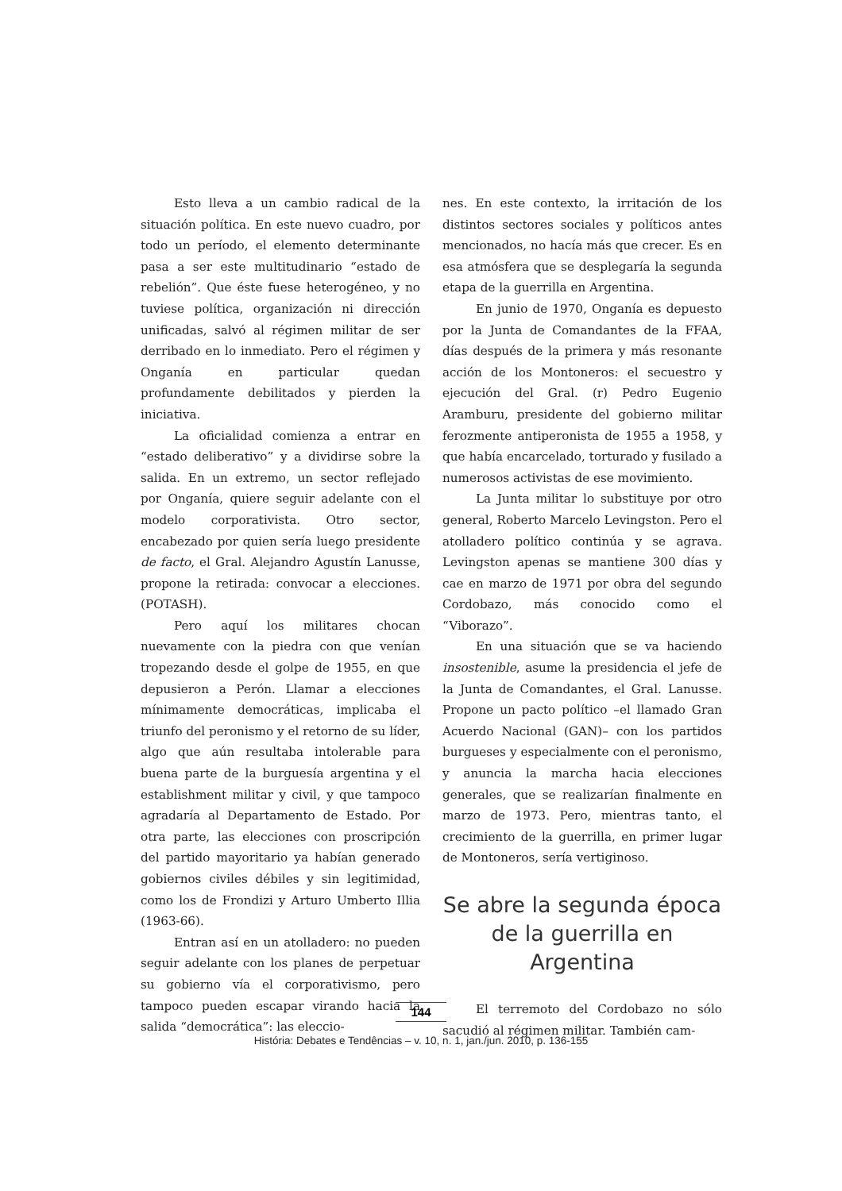Esto lleva a un cambio radical de la situación política. En este nuevo cuadro, por todo un período, el elemento determinante pasa a ser este multitudinario “estado de rebelión”. Que éste fuese heterogéneo, y no tuviese política, organización ni dirección unificadas, salvó al régimen militar de ser derribado en lo inmediato. Pero el régimen y Onganía en particular quedan profundamente debilitados y pierden la iniciativa.
La oficialidad comienza a entrar en “estado deliberativo” y a dividirse sobre la salida. En un extremo, un sector reflejado por Onganía, quiere seguir adelante con el modelo corporativista. Otro sector, encabezado por quien sería luego presidente de facto, el Gral. Alejandro Agustín Lanusse, propone la retirada: convocar a elecciones. (POTASH).
Pero aquí los militares chocan nuevamente con la piedra con que venían tropezando desde el golpe de 1955, en que depusieron a Perón. Llamar a elecciones mínimamente democráticas, implicaba el triunfo del peronismo y el retorno de su líder, algo que aún resultaba intolerable para buena parte de la burguesía argentina y el establishment militar y civil, y que tampoco agradaría al Departamento de Estado. Por otra parte, las elecciones con proscripción del partido mayoritario ya habían generado gobiernos civiles débiles y sin legitimidad, como los de Frondizi y Arturo Umberto Illia (1963-66).
Entran así en un atolladero: no pueden seguir adelante con los planes de perpetuar su gobierno vía el corporativismo, pero tampoco pueden escapar virando hacia la salida “democrática”: las eleccio-
nes. En este contexto, la irritación de los distintos sectores sociales y políticos antes mencionados, no hacía más que crecer. Es en esa atmósfera que se desplegaría la segunda etapa de la guerrilla en Argentina.
En junio de 1970, Onganía es depuesto por la Junta de Comandantes de la FFAA, días después de la primera y más resonante acción de los Montoneros: el secuestro y ejecución del Gral. (r) Pedro Eugenio Aramburu, presidente del gobierno militar ferozmente antiperonista de 1955 a 1958, y que había encarcelado, torturado y fusilado a numerosos activistas de ese movimiento.
La Junta militar lo substituye por otro general, Roberto Marcelo Levingston. Pero el atolladero político continúa y se agrava. Levingston apenas se mantiene 300 días y cae en marzo de 1971 por obra del segundo Cordobazo, más conocido como el “Viborazo”.
En una situación que se va haciendo insostenible, asume la presidencia el jefe de la Junta de Comandantes, el Gral. Lanusse. Propone un pacto político –el llamado Gran Acuerdo Nacional (GAN)– con los partidos burgueses y especialmente con el peronismo, y anuncia la marcha hacia elecciones generales, que se realizarían finalmente en marzo de 1973. Pero, mientras tanto, el crecimiento de la guerrilla, en primer lugar de Montoneros, sería vertiginoso.
Se abre la segunda época de la guerrilla en Argentina
El terremoto del Cordobazo no sólo sacudió al régimen militar. También cam-
144
História: Debates e Tendências – v. 10, n. 1, jan./jun. 2010, p. 136-155